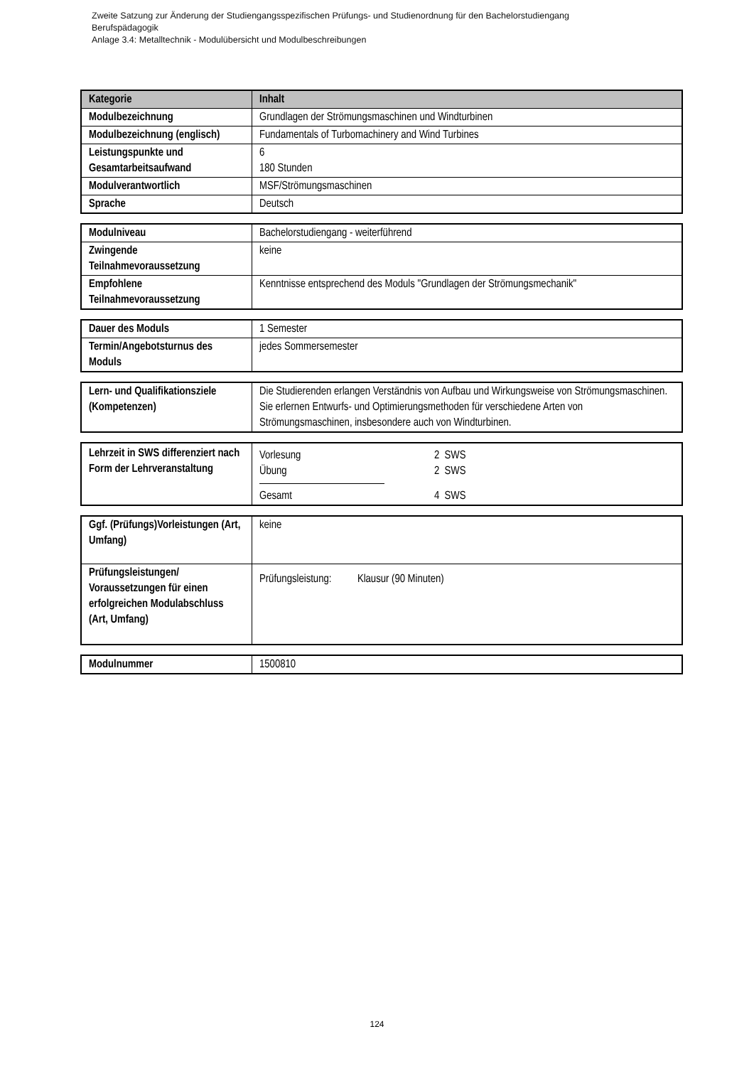Zweite Satzung zur Änderung der Studiengangsspezifischen Prüfungs- und Studienordnung für den Bachelorstudiengang
Berufspädagogik
Anlage 3.4: Metalltechnik - Modulübersicht und Modulbeschreibungen
| Kategorie | Inhalt |
| --- | --- |
| Modulbezeichnung | Grundlagen der Strömungsmaschinen und Windturbinen |
| Modulbezeichnung (englisch) | Fundamentals of Turbomachinery and Wind Turbines |
| Leistungspunkte und Gesamtarbeitsaufwand | 6 180 Stunden |
| Modulverantwortlich | MSF/Strömungsmaschinen |
| Sprache | Deutsch |
| Modulniveau | Bachelorstudiengang - weiterführend |
| Zwingende Teilnahmevoraussetzung | keine |
| Empfohlene Teilnahmevoraussetzung | Kenntnisse entsprechend des Moduls "Grundlagen der Strömungsmechanik" |
| Dauer des Moduls | 1 Semester |
| Termin/Angebotsturnus des Moduls | jedes Sommersemester |
| Lern- und Qualifikationsziele (Kompetenzen) | Die Studierenden erlangen Verständnis von Aufbau und Wirkungsweise von Strömungsmaschinen. Sie erlernen Entwurfs- und Optimierungsmethoden für verschiedene Arten von Strömungsmaschinen, insbesondere auch von Windturbinen. |
| Lehrzeit in SWS differenziert nach Form der Lehrveranstaltung | Vorlesung 2 SWS Übung 2 SWS Gesamt 4 SWS |
| Ggf. (Prüfungs)Vorleistungen (Art, Umfang) | keine |
| Prüfungsleistungen/ Voraussetzungen für einen erfolgreichen Modulabschluss (Art, Umfang) | Prüfungsleistung: Klausur (90 Minuten) |
| Modulnummer | 1500810 |
124